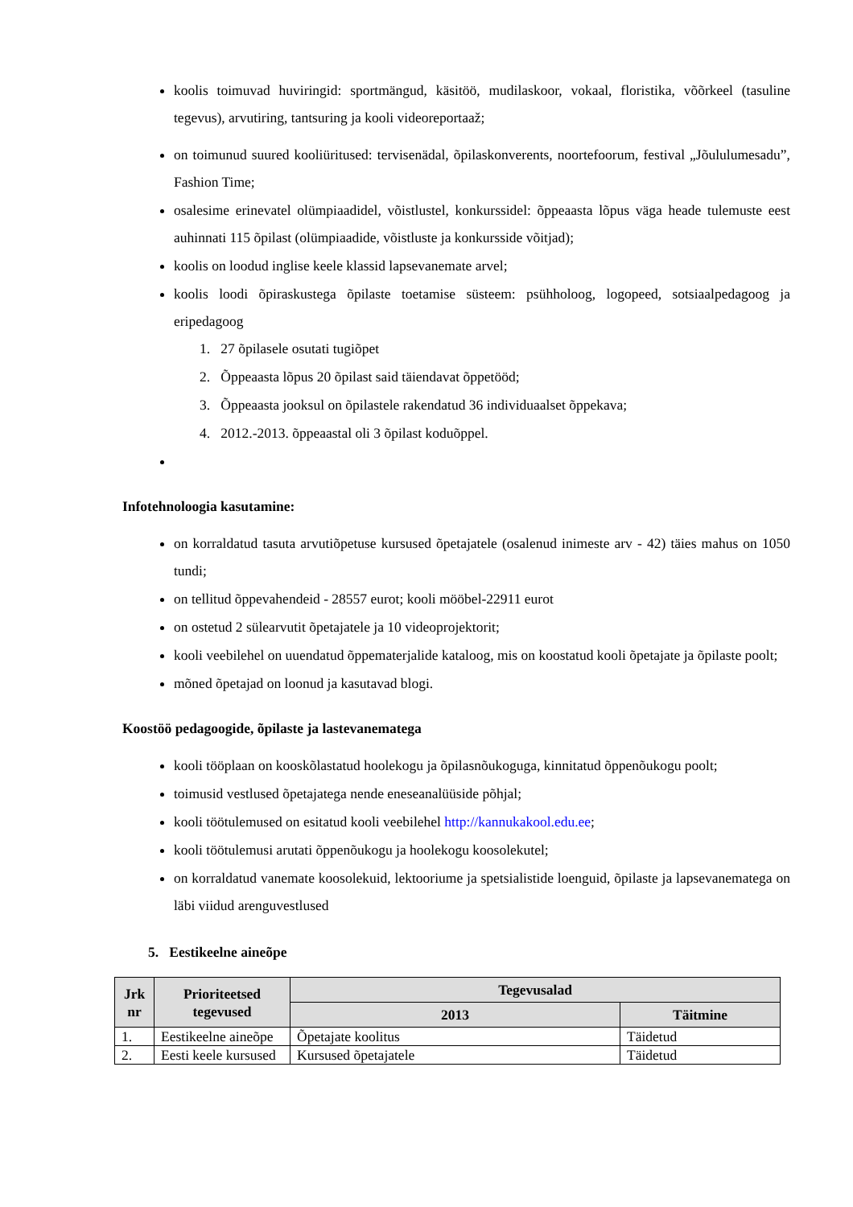koolis toimuvad huviringid: sportmängud, käsitöö, mudilaskoor, vokaal, floristika, võõrkeel (tasuline tegevus), arvutiring, tantsuring ja kooli videoreportaaž;
on toimunud suured kooliüritused: tervisenädal, õpilaskonverents, noortefoorum, festival „Jõululumesadu”, Fashion Time;
osalesime erinevatel olümpiaadidel, võistlustel, konkurssidel: õppeaasta lõpus väga heade tulemuste eest auhinnati 115 õpilast (olümpiaadide, võistluste ja konkursside võitjad);
koolis on loodud inglise keele klassid lapsevanemate arvel;
koolis loodi õpiraskustega õpilaste toetamise süsteem: psühholoog, logopeed, sotsiaalpedagoog ja eripedagoog
1. 27 õpilasele osutati tugiõpet
2. Õppeaasta lõpus 20 õpilast said täiendavat õppetööd;
3. Õppeaasta jooksul on õpilastele rakendatud 36 individuaalset õppekava;
4. 2012.-2013. õppeaastal oli 3 õpilast koduõppel.
Infotehnoloogia kasutamine:
on korraldatud tasuta arvutiõpetuse kursused õpetajatele (osalenud inimeste arv - 42) täies mahus on 1050 tundi;
on tellitud õppevahendeid - 28557 eurot; kooli mööbel-22911 eurot
on ostetud 2 sülearvutit õpetajatele ja 10 videoprojektorit;
kooli veebilehel on uuendatud õppematerjalide kataloog, mis on koostatud kooli õpetajate ja õpilaste poolt;
mõned õpetajad on loonud ja kasutavad blogi.
Koostöö pedagoogide, õpilaste ja lastevanematega
kooli tööplaan on kooskõlastatud hoolekogu ja õpilasnõukoguga, kinnitatud õppenõukogu poolt;
toimusid vestlused õpetajatega nende eneseanalüüside põhjal;
kooli töötulemused on esitatud kooli veebilehel http://kannukakool.edu.ee;
kooli töötulemusi arutati õppenõukogu ja hoolekogu koosolekutel;
on korraldatud vanemate koosolekuid, lektooriume ja spetsialistide loenguid, õpilaste ja lapsevanematega on läbi viidud arenguvestlused
5. Eestikeelne aineõpe
| Jrk nr | Prioriteetsed tegevused | Tegevusalad | |
| --- | --- | --- | --- |
| | | 2013 | Täitmine |
| 1. | Eestikeelne aineõpe | Õpetajate koolitus | Täidetud |
| 2. | Eesti keele kursused | Kursused õpetajatele | Täidetud |